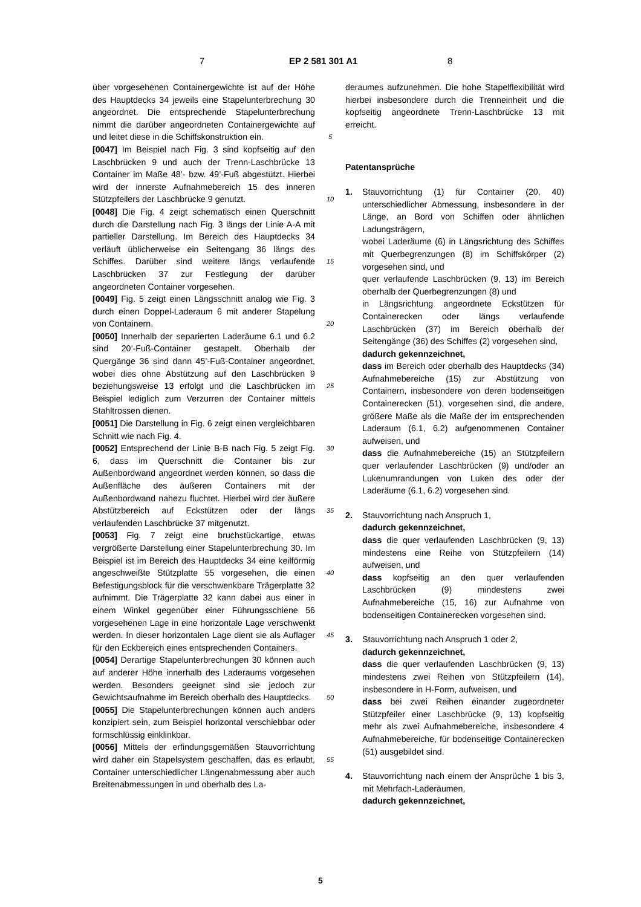7 EP 2 581 301 A1 8
über vorgesehenen Containergewichte ist auf der Höhe des Hauptdecks 34 jeweils eine Stapelunterbrechung 30 angeordnet. Die entsprechende Stapelunterbrechung nimmt die darüber angeordneten Containergewichte auf und leitet diese in die Schiffskonstruktion ein.
[0047] Im Beispiel nach Fig. 3 sind kopfseitig auf den Laschbrücken 9 und auch der Trenn-Laschbrücke 13 Container im Maße 48’- bzw. 49’-Fuß abgestützt. Hierbei wird der innerste Aufnahmebereich 15 des inneren Stützpfeilers der Laschbrücke 9 genutzt.
[0048] Die Fig. 4 zeigt schematisch einen Querschnitt durch die Darstellung nach Fig. 3 längs der Linie A-A mit partieller Darstellung. Im Bereich des Hauptdecks 34 verläuft üblicherweise ein Seitengang 36 längs des Schiffes. Darüber sind weitere längs verlaufende Laschbrücken 37 zur Festlegung der darüber angeordneten Container vorgesehen.
[0049] Fig. 5 zeigt einen Längsschnitt analog wie Fig. 3 durch einen Doppel-Laderaum 6 mit anderer Stapelung von Containern.
[0050] Innerhalb der separierten Laderäume 6.1 und 6.2 sind 20’-Fuß-Container gestapelt. Oberhalb der Quergänge 36 sind dann 45’-Fuß-Container angeordnet, wobei dies ohne Abstützung auf den Laschbrücken 9 beziehungsweise 13 erfolgt und die Laschbrücken im Beispiel lediglich zum Verzurren der Container mittels Stahltrossen dienen.
[0051] Die Darstellung in Fig. 6 zeigt einen vergleichbaren Schnitt wie nach Fig. 4.
[0052] Entsprechend der Linie B-B nach Fig. 5 zeigt Fig. 6, dass im Querschnitt die Container bis zur Außenbordwand angeordnet werden können, so dass die Außenfläche des äußeren Containers mit der Außenbordwand nahezu fluchtet. Hierbei wird der äußere Abstützbereich auf Eckstützen oder der längs verlaufenden Laschbrücke 37 mitgenutzt.
[0053] Fig. 7 zeigt eine bruchstückartige, etwas vergrößerte Darstellung einer Stapelunterbrechung 30. Im Beispiel ist im Bereich des Hauptdecks 34 eine keilförmig angeschweißte Stützplatte 55 vorgesehen, die einen Befestigungsblock für die verschwenkbare Trägerplatte 32 aufnimmt. Die Trägerplatte 32 kann dabei aus einer in einem Winkel gegenüber einer Führungsschiene 56 vorgesehenen Lage in eine horizontale Lage verschwenkt werden. In dieser horizontalen Lage dient sie als Auflager für den Eckbereich eines entsprechenden Containers.
[0054] Derartige Stapelunterbrechungen 30 können auch auf anderer Höhe innerhalb des Laderaums vorgesehen werden. Besonders geeignet sind sie jedoch zur Gewichtsaufnahme im Bereich oberhalb des Hauptdecks.
[0055] Die Stapelunterbrechungen können auch anders konzipiert sein, zum Beispiel horizontal verschiebbar oder formschlüssig einklinkbar.
[0056] Mittels der erfindungsgemäßen Stauvorrichtung wird daher ein Stapelsystem geschaffen, das es erlaubt, Container unterschiedlicher Längenabmessung aber auch Breitenabmessungen in und oberhalb des La-
5
10
15
20
25
30
35
40
45
50
55
deraumes aufzunehmen. Die hohe Stapelflexibilität wird hierbei insbesondere durch die Trenneinheit und die kopfseitig angeordnete Trenn-Laschbrücke 13 mit erreicht.
Patentansprüche
1. Stauvorrichtung (1) für Container (20, 40) unterschiedlicher Abmessung, insbesondere in der Länge, an Bord von Schiffen oder ähnlichen Ladungsträgern,
wobei Laderäume (6) in Längsrichtung des Schiffes mit Querbegrenzungen (8) im Schiffskörper (2) vorgesehen sind, und
quer verlaufende Laschbrücken (9, 13) im Bereich oberhalb der Querbegrenzungen (8) und
in Längsrichtung angeordnete Eckstützen für Containerecken oder längs verlaufende Laschbrücken (37) im Bereich oberhalb der Seitengänge (36) des Schiffes (2) vorgesehen sind,
dadurch gekennzeichnet,
dass im Bereich oder oberhalb des Hauptdecks (34) Aufnahmebereiche (15) zur Abstützung von Containern, insbesondere von deren bodenseitigen Containerecken (51), vorgesehen sind, die andere, größere Maße als die Maße der im entsprechenden Laderaum (6.1, 6.2) aufgenommenen Container aufweisen, und
dass die Aufnahmebereiche (15) an Stützpfeilern quer verlaufender Laschbrücken (9) und/oder an Lukenumrandungen von Luken des oder der Laderäume (6.1, 6.2) vorgesehen sind.
2. Stauvorrichtung nach Anspruch 1,
dadurch gekennzeichnet,
dass die quer verlaufenden Laschbrücken (9, 13) mindestens eine Reihe von Stützpfeilern (14) aufweisen, und
dass kopfseitig an den quer verlaufenden Laschbrücken (9) mindestens zwei Aufnahmebereiche (15, 16) zur Aufnahme von bodenseitigen Containerecken vorgesehen sind.
3. Stauvorrichtung nach Anspruch 1 oder 2,
dadurch gekennzeichnet,
dass die quer verlaufenden Laschbrücken (9, 13) mindestens zwei Reihen von Stützpfeilern (14), insbesondere in H-Form, aufweisen, und
dass bei zwei Reihen einander zugeordneter Stützpfeiler einer Laschbrücke (9, 13) kopfseitig mehr als zwei Aufnahmebereiche, insbesondere 4 Aufnahmebereiche, für bodenseitige Containerecken (51) ausgebildet sind.
4. Stauvorrichtung nach einem der Ansprüche 1 bis 3, mit Mehrfach-Laderäumen,
dadurch gekennzeichnet,
5